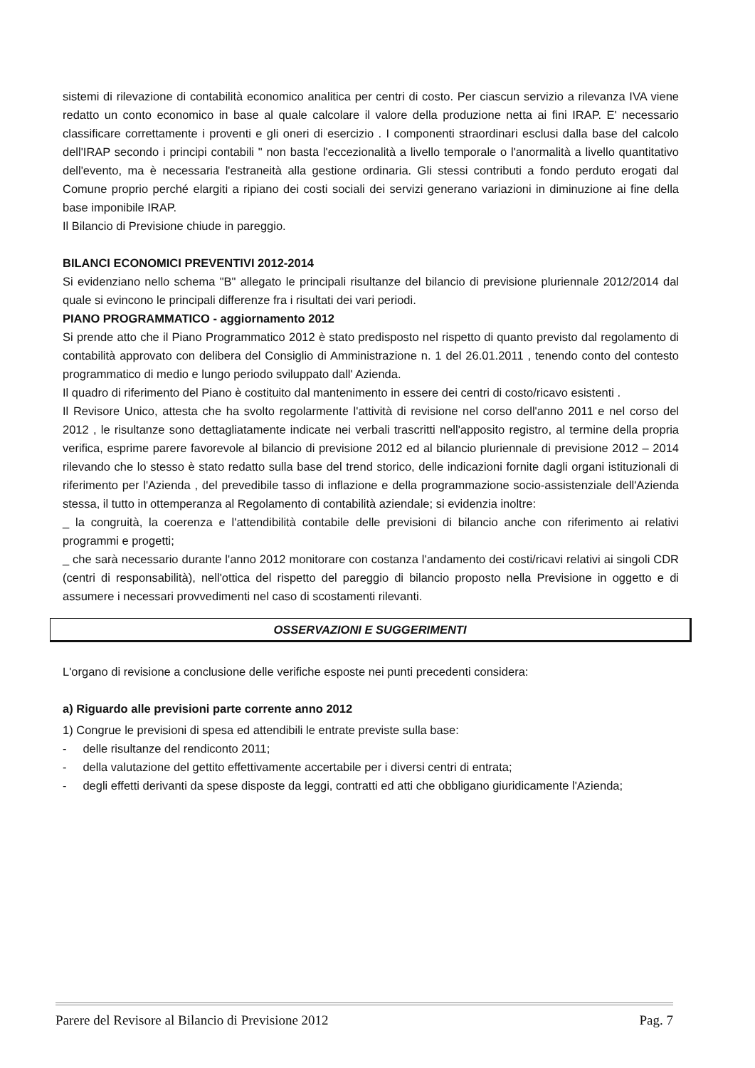sistemi di rilevazione di contabilità economico analitica per centri di costo. Per ciascun servizio a rilevanza IVA viene redatto un conto economico in base al quale calcolare il valore della produzione netta ai fini IRAP. E' necessario classificare correttamente i proventi e gli oneri di esercizio . I componenti straordinari esclusi dalla base del calcolo dell'IRAP secondo i principi contabili " non basta l'eccezionalità a livello temporale o l'anormalità a livello quantitativo dell'evento, ma è necessaria l'estraneità alla gestione ordinaria. Gli stessi contributi a fondo perduto erogati dal Comune proprio perché elargiti a ripiano dei costi sociali dei servizi generano variazioni in diminuzione ai fine della base imponibile IRAP.
Il Bilancio di Previsione chiude in pareggio.
BILANCI ECONOMICI PREVENTIVI 2012-2014
Si evidenziano nello schema "B" allegato le principali risultanze del bilancio di previsione pluriennale 2012/2014 dal quale si evincono le principali differenze fra i risultati dei vari periodi.
PIANO PROGRAMMATICO - aggiornamento 2012
Si prende atto che il Piano Programmatico 2012 è stato predisposto nel rispetto di quanto previsto dal regolamento di contabilità approvato con delibera del Consiglio di Amministrazione n. 1 del 26.01.2011 , tenendo conto del contesto programmatico di medio e lungo periodo sviluppato dall' Azienda.
Il quadro di riferimento del Piano è costituito dal mantenimento in essere dei centri di costo/ricavo esistenti .
Il Revisore Unico, attesta che ha svolto regolarmente l'attività di revisione nel corso dell'anno 2011 e nel corso del 2012 , le risultanze sono dettagliatamente indicate nei verbali trascritti nell'apposito registro, al termine della propria verifica, esprime parere favorevole al bilancio di previsione 2012 ed al bilancio pluriennale di previsione 2012 – 2014 rilevando che lo stesso è stato redatto sulla base del trend storico, delle indicazioni fornite dagli organi istituzionali di riferimento per l'Azienda , del prevedibile tasso di inflazione e della programmazione socio-assistenziale dell'Azienda stessa, il tutto in ottemperanza al Regolamento di contabilità aziendale; si evidenzia inoltre:
_ la congruità, la coerenza e l'attendibilità contabile delle previsioni di bilancio anche con riferimento ai relativi programmi e progetti;
_ che sarà necessario durante l'anno 2012 monitorare con costanza l'andamento dei costi/ricavi relativi ai singoli CDR (centri di responsabilità), nell'ottica del rispetto del pareggio di bilancio proposto nella Previsione in oggetto e di assumere i necessari provvedimenti nel caso di scostamenti rilevanti.
OSSERVAZIONI E SUGGERIMENTI
L'organo di revisione a conclusione delle verifiche esposte nei punti precedenti considera:
a) Riguardo alle previsioni parte corrente anno 2012
1) Congrue le previsioni di spesa ed attendibili le entrate previste sulla base:
- delle risultanze del rendiconto 2011;
- della valutazione del gettito effettivamente accertabile per i diversi centri di entrata;
- degli effetti derivanti da spese disposte da leggi, contratti ed atti che obbligano giuridicamente l'Azienda;
Parere del Revisore al Bilancio di Previsione 2012 Pag. 7